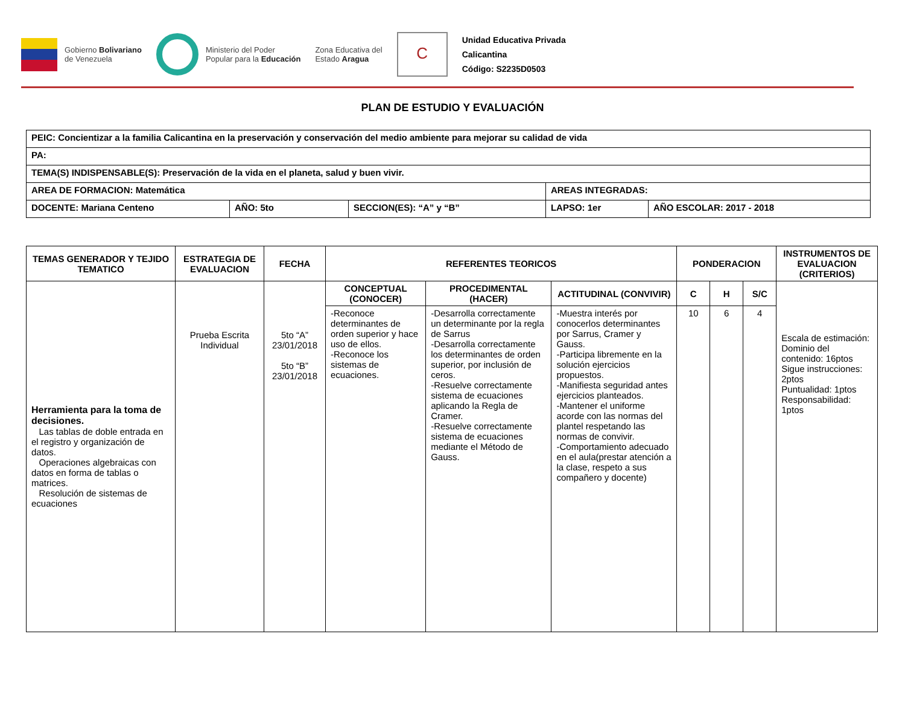Gobierno Bolivariano
de Venezuela
Ministerio del Poder
Popular para la Educación
Zona Educativa del
Estado Aragua
C
Unidad Educativa Privada
Calicantina
Código: S2235D0503
PLAN DE ESTUDIO Y EVALUACIÓN
| PEIC: Concientizar a la familia Calicantina en la preservación y conservación del medio ambiente para mejorar su calidad de vida | | | | |
| PA: | | | | |
| TEMA(S) INDISPENSABLE(S): Preservación de la vida en el planeta, salud y buen vivir. | | | | |
| AREA DE FORMACION: Matemática | | | AREAS INTEGRADAS: | |
| DOCENTE: Mariana Centeno | AÑO: 5to | SECCION(ES): “A” y “B” | LAPSO: 1er | AÑO ESCOLAR: 2017 - 2018 |
| TEMAS GENERADOR Y TEJIDO TEMATICO | ESTRATEGIA DE EVALUACION | FECHA | REFERENTES TEORICOS | | | PONDERACION | | | INSTRUMENTOS DE EVALUACION (CRITERIOS) |
| --- | --- | --- | --- | --- | --- | --- | --- | --- | --- |
| Herramienta para la toma de decisiones. Las tablas de doble entrada en el registro y organización de datos. Operaciones algebraicas con datos en forma de tablas o matrices. Resolución de sistemas de ecuaciones | Prueba Escrita Individual | 5to “A” 23/01/2018 5to “B” 23/01/2018 | CONCEPTUAL (CONOCER) | PROCEDIMENTAL (HACER) | ACTITUDINAL (CONVIVIR) | C | H | S/C | Escala de estimación: Dominio del contenido: 16ptos Sigue instrucciones: 2ptos Puntualidad: 1ptos Responsabilidad: 1ptos |
| | | | -Reconoce determinantes de orden superior y hace uso de ellos. -Reconoce los sistemas de ecuaciones. | -Desarrolla correctamente un determinante por la regla de Sarrus -Desarrolla correctamente los determinantes de orden superior, por inclusión de ceros. -Resuelve correctamente sistema de ecuaciones aplicando la Regla de Cramer. -Resuelve correctamente sistema de ecuaciones mediante el Método de Gauss. | -Muestra interés por conocerlos determinantes por Sarrus, Cramer y Gauss. -Participa libremente en la solución ejercicios propuestos. -Manifiesta seguridad antes ejercicios planteados. -Mantener el uniforme acorde con las normas del plantel respetando las normas de convivir. -Comportamiento adecuado en el aula(prestar atención a la clase, respeto a sus compañero y docente) | 10 | 6 | 4 | |